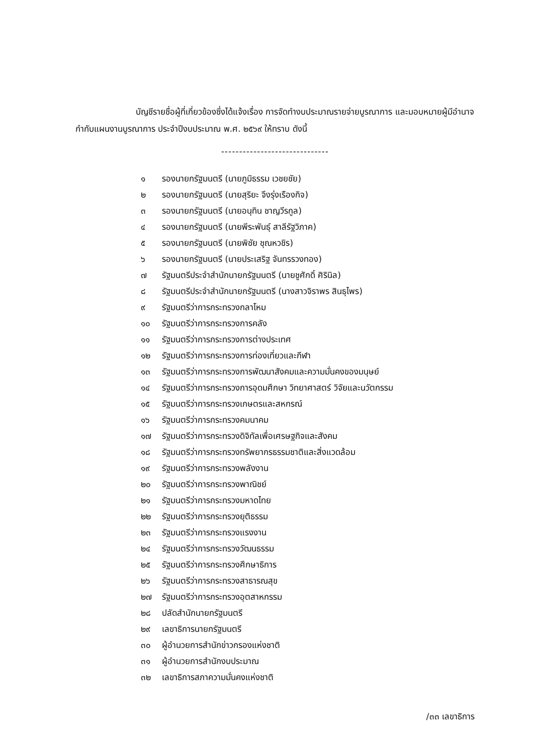บัญชีรายชื่อผู้ที่เกี่ยวข้องซึ่งได้แจ้งเรื่อง การจัดทำงบประมาณรายจ่ายบูรณาการ และมอบหมายผู้มีอำนาจกำกับแผนงานบูรณาการ ประจำปีงบประมาณ พ.ศ. ๒๕๖๙ ให้ทราบ ดังนี้
------------------------------
๑ รองนายกรัฐมนตรี (นายภูมิธรรม เวชยชัย)
๒ รองนายกรัฐมนตรี (นายสุริยะ จึงรุ่งเรืองกิจ)
๓ รองนายกรัฐมนตรี (นายอนุทิน ชาญวีรกูล)
๔ รองนายกรัฐมนตรี (นายพีระพันธุ์ สาลีรัฐวิภาค)
๕ รองนายกรัฐมนตรี (นายพิชัย ชุณหวชิร)
๖ รองนายกรัฐมนตรี (นายประเสริฐ จันทรรวงทอง)
๗ รัฐมนตรีประจำสำนักนายกรัฐมนตรี (นายชูศักดิ์ ศิรินิล)
๘ รัฐมนตรีประจำสำนักนายกรัฐมนตรี (นางสาวจิราพร สินธุไพร)
๙ รัฐมนตรีว่าการกระทรวงกลาโหม
๑๐ รัฐมนตรีว่าการกระทรวงการคลัง
๑๑ รัฐมนตรีว่าการกระทรวงการต่างประเทศ
๑๒ รัฐมนตรีว่าการกระทรวงการท่องเที่ยวและกีฬา
๑๓ รัฐมนตรีว่าการกระทรวงการพัฒนาสังคมและความมั่นคงของมนุษย์
๑๔ รัฐมนตรีว่าการกระทรวงการอุดมศึกษา วิทยาศาสตร์ วิจัยและนวัตกรรม
๑๕ รัฐมนตรีว่าการกระทรวงเกษตรและสหกรณ์
๑๖ รัฐมนตรีว่าการกระทรวงคมนาคม
๑๗ รัฐมนตรีว่าการกระทรวงดิจิทัลเพื่อเศรษฐกิจและสังคม
๑๘ รัฐมนตรีว่าการกระทรวงทรัพยากรธรรมชาติและสิ่งแวดล้อม
๑๙ รัฐมนตรีว่าการกระทรวงพลังงาน
๒๐ รัฐมนตรีว่าการกระทรวงพาณิชย์
๒๑ รัฐมนตรีว่าการกระทรวงมหาดไทย
๒๒ รัฐมนตรีว่าการกระทรวงยุติธรรม
๒๓ รัฐมนตรีว่าการกระทรวงแรงงาน
๒๔ รัฐมนตรีว่าการกระทรวงวัฒนธรรม
๒๕ รัฐมนตรีว่าการกระทรวงศึกษาธิการ
๒๖ รัฐมนตรีว่าการกระทรวงสาธารณสุข
๒๗ รัฐมนตรีว่าการกระทรวงอุตสาหกรรม
๒๘ ปลัดสำนักนายกรัฐมนตรี
๒๙ เลขาธิการนายกรัฐมนตรี
๓๐ ผู้อำนวยการสำนักข่าวกรองแห่งชาติ
๓๑ ผู้อำนวยการสำนักงบประมาณ
๓๒ เลขาธิการสภาความมั่นคงแห่งชาติ
/๓๓ เลขาธิการ